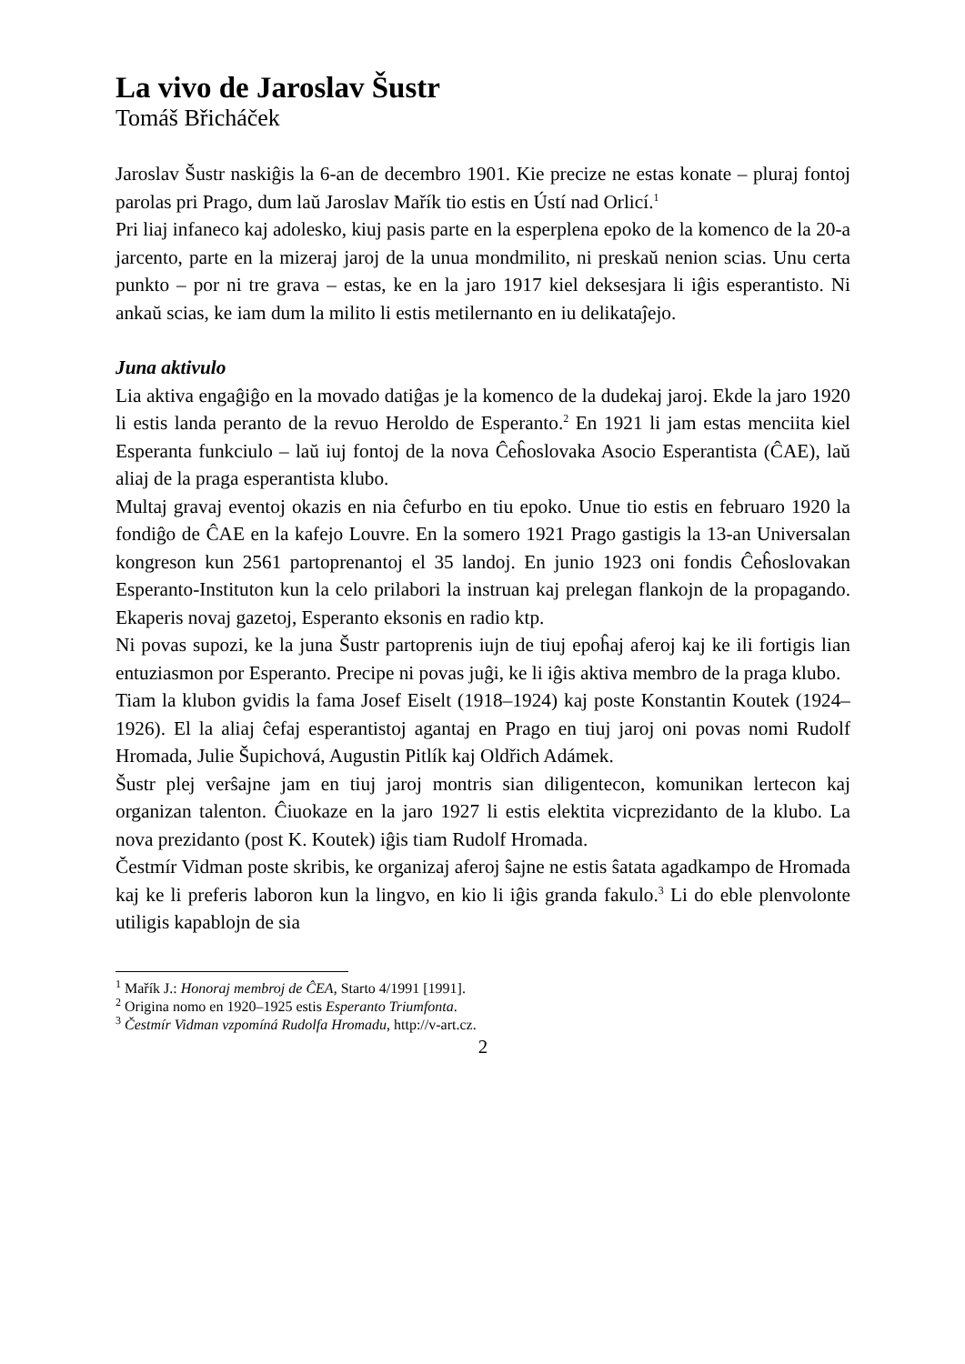La vivo de Jaroslav Šustr
Tomáš Břicháček
Jaroslav Šustr naskiĝis la 6-an de decembro 1901. Kie precize ne estas konate – pluraj fontoj parolas pri Prago, dum laŭ Jaroslav Mařík tio estis en Ústí nad Orlicí.<sup>1</sup>
Pri liaj infaneco kaj adolesko, kiuj pasis parte en la esperplena epoko de la komenco de la 20-a jarcento, parte en la mizeraj jaroj de la unua mondmilito, ni preskaŭ nenion scias. Unu certa punkto – por ni tre grava – estas, ke en la jaro 1917 kiel deksesjara li iĝis esperantisto. Ni ankaŭ scias, ke iam dum la milito li estis metilernanto en iu delikataĵejo.
Juna aktivulo
Lia aktiva engaĝiĝo en la movado datiĝas je la komenco de la dudekaj jaroj. Ekde la jaro 1920 li estis landa peranto de la revuo Heroldo de Esperanto.<sup>2</sup> En 1921 li jam estas menciita kiel Esperanta funkciulo – laŭ iuj fontoj de la nova Ĉeĥoslovaka Asocio Esperantista (ĈAE), laŭ aliaj de la praga esperantista klubo.
Multaj gravaj eventoj okazis en nia ĉefurbo en tiu epoko. Unue tio estis en februaro 1920 la fondiĝo de ĈAE en la kafejo Louvre. En la somero 1921 Prago gastigis la 13-an Universalan kongreson kun 2561 partoprenantoj el 35 landoj. En junio 1923 oni fondis Ĉeĥoslovakan Esperanto-Instituton kun la celo prilabori la instruan kaj prelegan flankojn de la propagando. Ekaperis novaj gazetoj, Esperanto eksonis en radio ktp.
Ni povas supozi, ke la juna Šustr partoprenis iujn de tiuj epoĥaj aferoj kaj ke ili fortigis lian entuziasmon por Esperanto. Precipe ni povas juĝi, ke li iĝis aktiva membro de la praga klubo.
Tiam la klubon gvidis la fama Josef Eiselt (1918–1924) kaj poste Konstantin Koutek (1924–1926). El la aliaj ĉefaj esperantistoj agantaj en Prago en tiuj jaroj oni povas nomi Rudolf Hromada, Julie Šupichová, Augustin Pitlík kaj Oldřich Adámek.
Šustr plej verŝajne jam en tiuj jaroj montris sian diligentecon, komunikan lertecon kaj organizan talenton. Ĉiuokaze en la jaro 1927 li estis elektita vicprezidanto de la klubo. La nova prezidanto (post K. Koutek) iĝis tiam Rudolf Hromada.
Čestmír Vidman poste skribis, ke organizaj aferoj ŝajne ne estis ŝatata agadkampo de Hromada kaj ke li preferis laboron kun la lingvo, en kio li iĝis granda fakulo.<sup>3</sup> Li do eble plenvolonte utiligis kapablojn de sia
<sup>1</sup> Mařík J.: Honoraj membroj de ĈEA, Starto 4/1991 [1991].
<sup>2</sup> Origina nomo en 1920–1925 estis Esperanto Triumfonta.
<sup>3</sup> Čestmír Vidman vzpomíná Rudolfa Hromadu, http://v-art.cz.
2